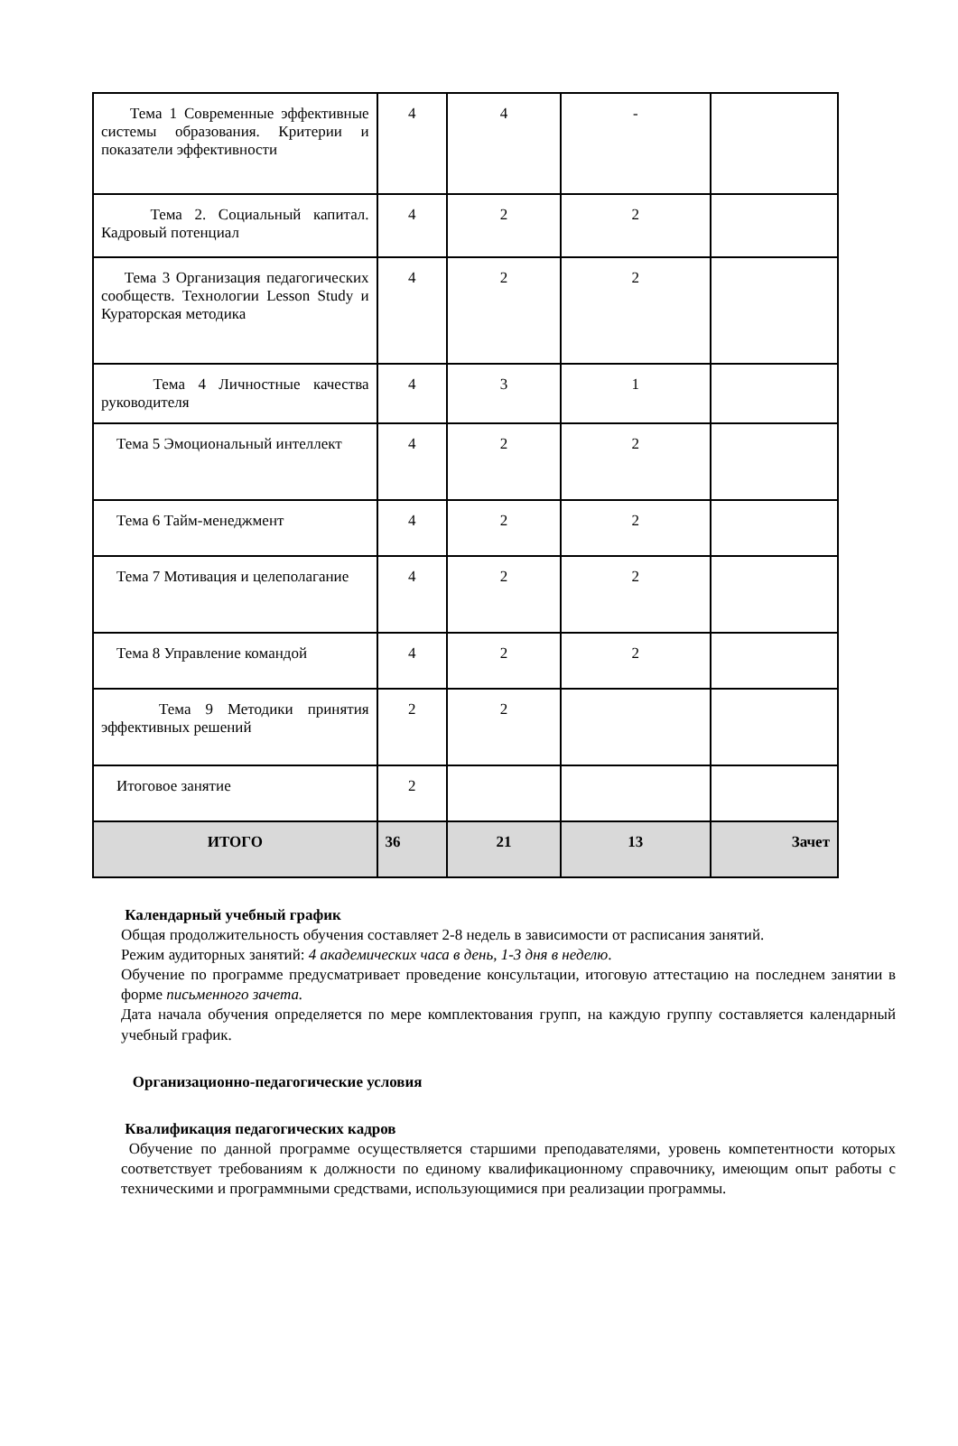| Тема 1 Современные эффективные системы образования. Критерии и показатели эффективности | 4 | 4 | - | |
| Тема 2. Социальный капитал. Кадровый потенциал | 4 | 2 | 2 | |
| Тема 3 Организация педагогических сообществ. Технологии Lesson Study и Кураторская методика | 4 | 2 | 2 | |
| Тема 4 Личностные качества руководителя | 4 | 3 | 1 | |
| Тема 5 Эмоциональный интеллект | 4 | 2 | 2 | |
| Тема 6 Тайм-менеджмент | 4 | 2 | 2 | |
| Тема 7 Мотивация и целеполагание | 4 | 2 | 2 | |
| Тема 8 Управление командой | 4 | 2 | 2 | |
| Тема 9 Методики принятия эффективных решений | 2 | 2 | | |
| Итоговое занятие | 2 | | | |
| ИТОГО | 36 | 21 | 13 | Зачет |
Календарный учебный график
Общая продолжительность обучения составляет 2-8 недель в зависимости от расписания занятий.
Режим аудиторных занятий: 4 академических часа в день, 1-3 дня в неделю.
Обучение по программе предусматривает проведение консультации, итоговую аттестацию на последнем занятии в форме письменного зачета.
Дата начала обучения определяется по мере комплектования групп, на каждую группу составляется календарный учебный график.
Организационно-педагогические условия
Квалификация педагогических кадров
Обучение по данной программе осуществляется старшими преподавателями, уровень компетентности которых соответствует требованиям к должности по единому квалификационному справочнику, имеющим опыт работы с техническими и программными средствами, использующимися при реализации программы.